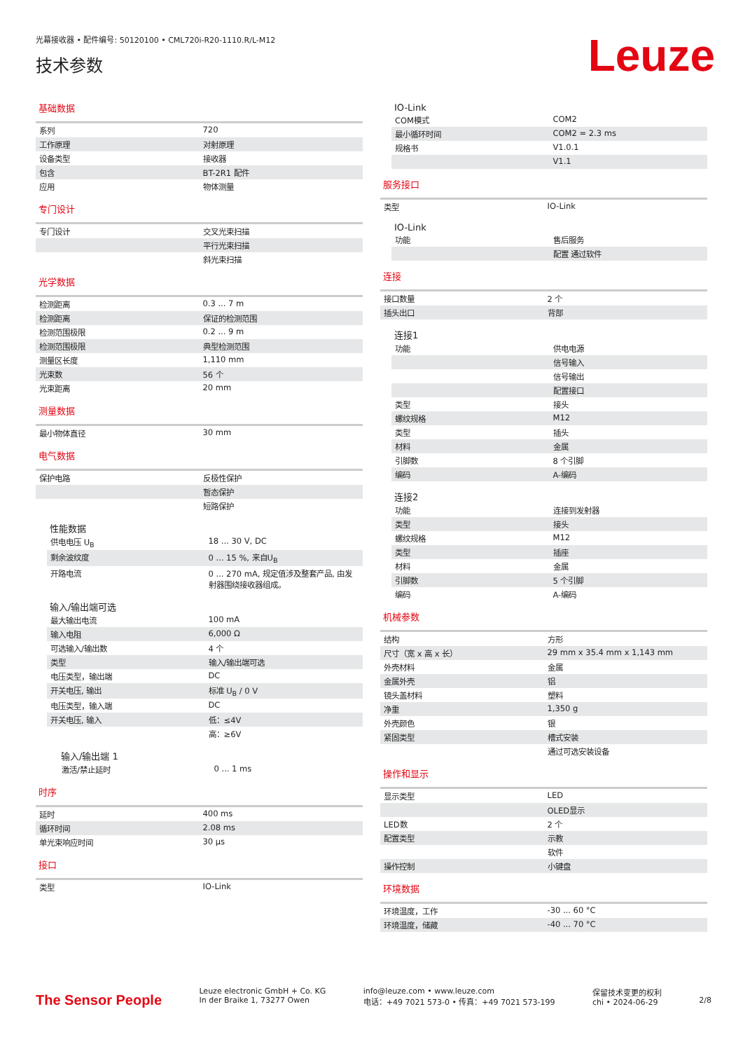光幕接收器 • 配件编号: 50120100 • CML720i-R20-1110.R/L-M12
技术参数
Leuze
基础数据
| 系列 | 720 |
| 工作原理 | 对射原理 |
| 设备类型 | 接收器 |
| 包含 | BT-2R1 配件 |
| 应用 | 物体测量 |
专门设计
| 专门设计 | 交叉光束扫描 |
| | 平行光束扫描 |
| | 斜光束扫描 |
光学数据
| 检测距离 | 0.3 ... 7 m |
| 检测距离 | 保证的检测范围 |
| 检测范围极限 | 0.2 ... 9 m |
| 检测范围极限 | 典型检测范围 |
| 测量区长度 | 1,110 mm |
| 光束数 | 56 个 |
| 光束距离 | 20 mm |
测量数据
| 最小物体直径 | 30 mm |
电气数据
| 保护电路 | 反极性保护 |
| | 暂态保护 |
| | 短路保护 |
性能数据
| 供电电压 U<sub>B</sub> | 18 ... 30 V, DC |
| 剩余波纹度 | 0 ... 15 %, 来自U<sub>B</sub> |
| 开路电流 | 0 ... 270 mA, 规定值涉及整套产品, 由发射器围绕接收器组成。 |
输入/输出端可选
| 最大输出电流 | 100 mA |
| 输入电阻 | 6,000 Ω |
| 可选输入/输出数 | 4 个 |
| 类型 | 输入/输出端可选 |
| 电压类型，输出端 | DC |
| 开关电压, 输出 | 标准 U<sub>B</sub> / 0 V |
| 电压类型，输入端 | DC |
| 开关电压, 输入 | 低：≤4V |
| | 高：≥6V |
输入/输出端 1
| 激活/禁止延时 | 0 ... 1 ms |
时序
| 延时 | 400 ms |
| 循环时间 | 2.08 ms |
| 单光束响应时间 | 30 μs |
接口
| 类型 | IO-Link |
IO-Link
| COM模式 | COM2 |
| 最小循环时间 | COM2 = 2.3 ms |
| 规格书 | V1.0.1 |
| | V1.1 |
服务接口
| 类型 | IO-Link |
IO-Link
| 功能 | 售后服务 |
| | 配置 通过软件 |
连接
| 接口数量 | 2 个 |
| 插头出口 | 背部 |
连接1
| 功能 | 供电电源 |
| | 信号输入 |
| | 信号输出 |
| | 配置接口 |
| 类型 | 接头 |
| 螺纹规格 | M12 |
| 类型 | 插头 |
| 材料 | 金属 |
| 引脚数 | 8 个引脚 |
| 编码 | A-编码 |
连接2
| 功能 | 连接到发射器 |
| 类型 | 接头 |
| 螺纹规格 | M12 |
| 类型 | 插座 |
| 材料 | 金属 |
| 引脚数 | 5 个引脚 |
| 编码 | A-编码 |
机械参数
| 结构 | 方形 |
| 尺寸（宽 x 高 x 长） | 29 mm x 35.4 mm x 1,143 mm |
| 外壳材料 | 金属 |
| 金属外壳 | 铝 |
| 镜头盖材料 | 塑料 |
| 净重 | 1,350 g |
| 外壳颜色 | 银 |
| 紧固类型 | 槽式安装 |
| | 通过可选安装设备 |
操作和显示
| 显示类型 | LED |
| | OLED显示 |
| LED数 | 2 个 |
| 配置类型 | 示教 |
| | 软件 |
| 操作控制 | 小键盘 |
环境数据
| 环境温度，工作 | -30 ... 60 °C |
| 环境温度，储藏 | -40 ... 70 °C |
The Sensor People
Leuze electronic GmbH + Co. KG
In der Braike 1, 73277 Owen
info@leuze.com • www.leuze.com
电话：+49 7021 573-0 • 传真：+49 7021 573-199
保留技术变更的权利
chi • 2024-06-29
2/8